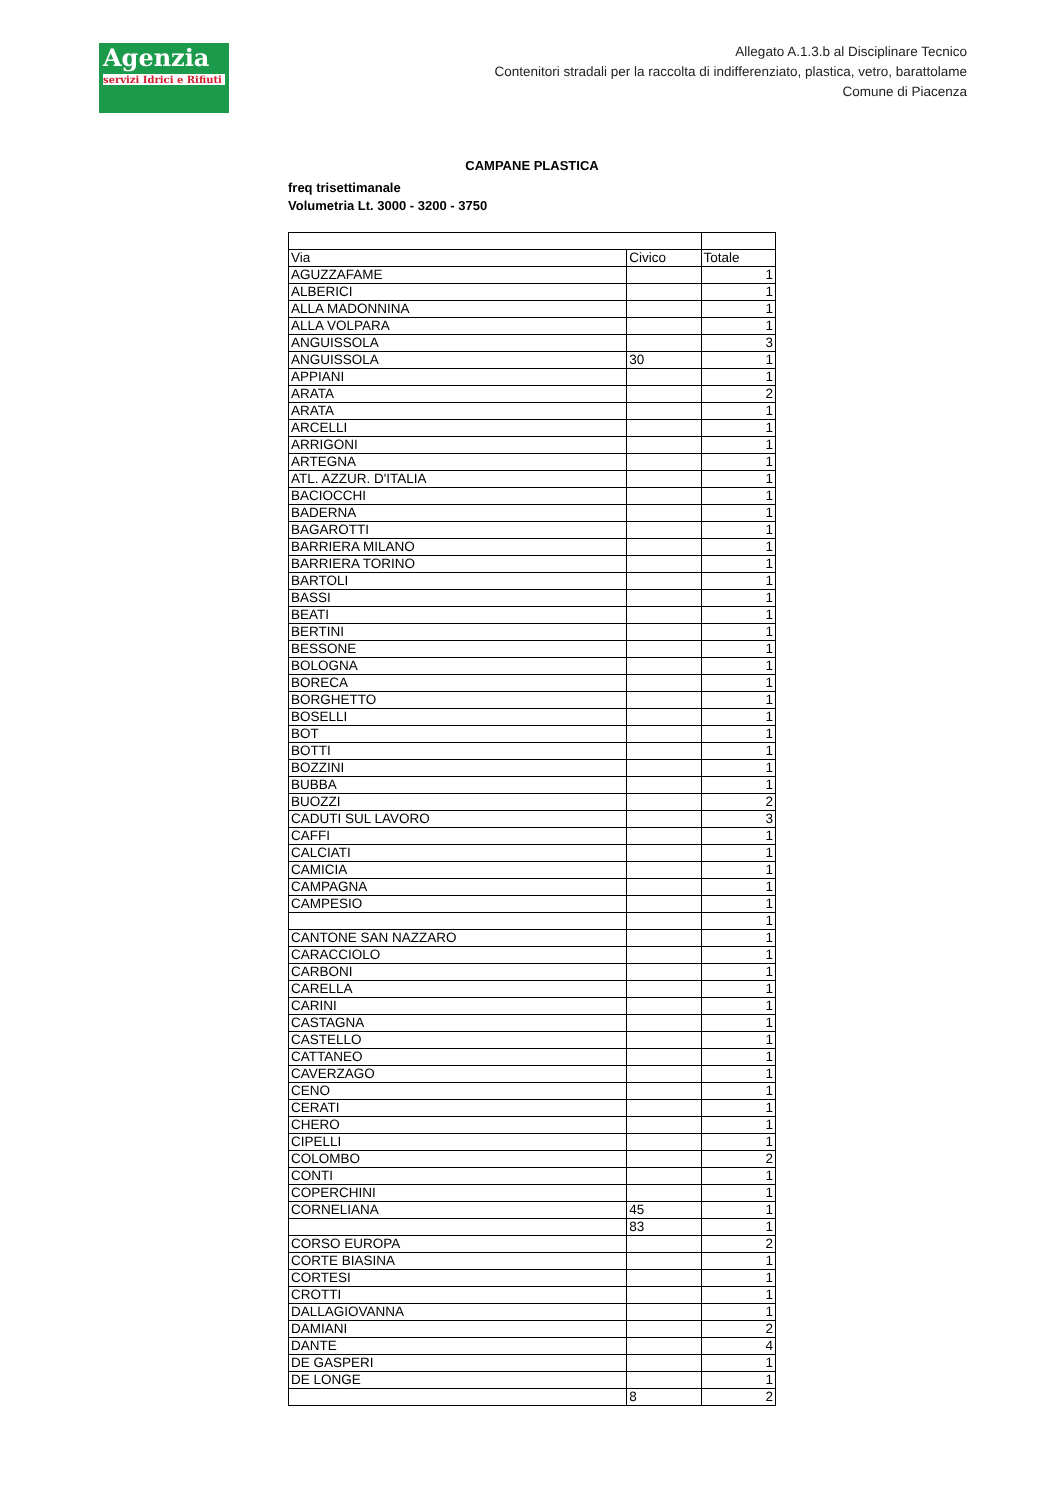Agenzia
servizi Idrici e Rifiuti
Allegato A.1.3.b al Disciplinare Tecnico
Contenitori stradali per la raccolta di indifferenziato, plastica, vetro, barattolame
Comune di Piacenza
CAMPANE PLASTICA
freq trisettimanale
Volumetria Lt. 3000 - 3200 - 3750
| Via | Civico | Totale |
| AGUZZAFAME | | 1 |
| ALBERICI | | 1 |
| ALLA MADONNINA | | 1 |
| ALLA VOLPARA | | 1 |
| ANGUISSOLA | | 3 |
| ANGUISSOLA | 30 | 1 |
| APPIANI | | 1 |
| ARATA | | 2 |
| ARATA | | 1 |
| ARCELLI | | 1 |
| ARRIGONI | | 1 |
| ARTEGNA | | 1 |
| ATL. AZZUR. D'ITALIA | | 1 |
| BACIOCCHI | | 1 |
| BADERNA | | 1 |
| BAGAROTTI | | 1 |
| BARRIERA MILANO | | 1 |
| BARRIERA TORINO | | 1 |
| BARTOLI | | 1 |
| BASSI | | 1 |
| BEATI | | 1 |
| BERTINI | | 1 |
| BESSONE | | 1 |
| BOLOGNA | | 1 |
| BORECA | | 1 |
| BORGHETTO | | 1 |
| BOSELLI | | 1 |
| BOT | | 1 |
| BOTTI | | 1 |
| BOZZINI | | 1 |
| BUBBA | | 1 |
| BUOZZI | | 2 |
| CADUTI SUL LAVORO | | 3 |
| CAFFI | | 1 |
| CALCIATI | | 1 |
| CAMICIA | | 1 |
| CAMPAGNA | | 1 |
| CAMPESIO | | 1 |
| | | 1 |
| CANTONE SAN NAZZARO | | 1 |
| CARACCIOLO | | 1 |
| CARBONI | | 1 |
| CARELLA | | 1 |
| CARINI | | 1 |
| CASTAGNA | | 1 |
| CASTELLO | | 1 |
| CATTANEO | | 1 |
| CAVERZAGO | | 1 |
| CENO | | 1 |
| CERATI | | 1 |
| CHERO | | 1 |
| CIPELLI | | 1 |
| COLOMBO | | 2 |
| CONTI | | 1 |
| COPERCHINI | | 1 |
| CORNELIANA | 45 | 1 |
| | 83 | 1 |
| CORSO EUROPA | | 2 |
| CORTE BIASINA | | 1 |
| CORTESI | | 1 |
| CROTTI | | 1 |
| DALLAGIOVANNA | | 1 |
| DAMIANI | | 2 |
| DANTE | | 4 |
| DE GASPERI | | 1 |
| DE LONGE | | 1 |
| | 8 | 2 |